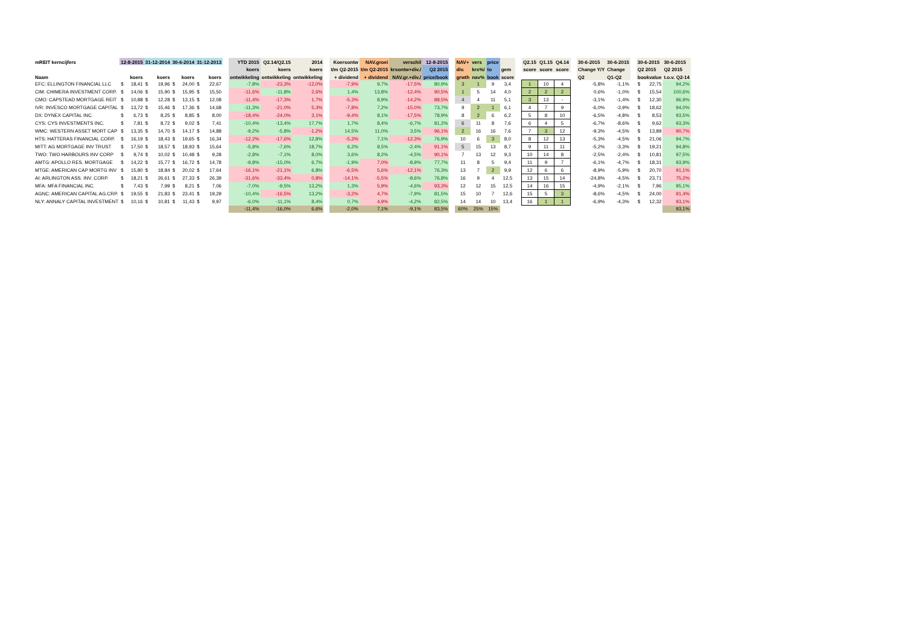| mREIT kerncijfers | 12-8-2015 | | 31-12-2014 | | 30-6-2014 | | 31-12-2013 | | | YTD 2015 | Q2.14/Q2.15 | 2014 | | Koersontw | NAV.groei | verschil | 12-8-2015 | | NAV+ | vers | price | | | Q2.15 | Q1.15 | Q4.14 | | 30-6-2015 | 30-6-2015 | | 30-6-2015 | | 30-6-2015 |
| | | | | | | | | | | koers | koers | koers | | t/m Q2-2015 | t/m Q2-2015 | krsontw+div./ | Q2 2015 | | div. | krs%/ | to | gem | | score | score | score | | Change Y/Y | Change | | Q2 2015 | | Q2 2015 |
| Naam | koers | | koers | | koers | | koers | | | ontwikkeling | ontwikkeling | ontwikkeling | | + dividend | + dividend | NAV.gr.+div./ | price/book | | grwth | nav% | book | score | | | | | | Q2 | Q1-Q2 | | bookvalue | | t.o.v. Q2-14 |
| EFC: ELLINGTON FINANCIAL LLC | $ | 18,41 | $ | 19,96 | $ | 24,00 | $ | 22,67 | | -7,8% | -23,3% | -12,0% | | -7,9% | 9,7% | -17,5% | 80,9% | | 3 | 1 | 9 | 3,4 | | 1 | 10 | 4 | | -5,8% | -1,1% | | $ | 22,75 | 94,2% |
| CIM: CHIMERA INVESTMENT CORP. | $ | 14,06 | $ | 15,90 | $ | 15,95 | $ | 15,50 | | -11,6% | -11,8% | 2,6% | | 1,4% | 13,8% | -12,4% | 90,5% | | 1 | 5 | 14 | 4,0 | | 2 | 2 | 2 | | 0,6% | -1,0% | | $ | 15,54 | 100,6% |
| CMO: CAPSTEAD MORTGAGE REIT | $ | 10,88 | $ | 12,28 | $ | 13,15 | $ | 12,08 | | -11,4% | -17,3% | 1,7% | | -5,3% | 8,9% | -14,2% | 88,5% | | 4 | 4 | 11 | 5,1 | | 3 | 13 | - | | -3,1% | -1,4% | | $ | 12,30 | 96,9% |
| IVR: INVESCO MORTGAGE CAPITAL | $ | 13,72 | $ | 15,46 | $ | 17,36 | $ | 14,68 | | -11,3% | -21,0% | 5,3% | | -7,8% | 7,2% | -15,0% | 73,7% | | 9 | 2 | 1 | 6,1 | | 4 | 7 | 9 | | -6,0% | -3,9% | | $ | 18,62 | 94,0% |
| DX: DYNEX CAPITAL INC. | $ | 6,73 | $ | 8,25 | $ | 8,85 | $ | 8,00 | | -18,4% | -24,0% | 3,1% | | -9,4% | 8,1% | -17,5% | 78,9% | | 8 | 2 | 6 | 6,2 | | 5 | 8 | 10 | | -6,5% | -4,8% | | $ | 8,53 | 93,5% |
| CYS: CYS INVESTMENTS INC. | $ | 7,81 | $ | 8,72 | $ | 9,02 | $ | 7,41 | | -10,4% | -13,4% | 17,7% | | 1,7% | 8,4% | -6,7% | 81,2% | | 6 | 11 | 8 | 7,6 | | 6 | 4 | 5 | | -6,7% | -8,6% | | $ | 9,62 | 93,3% |
| WMC: WESTERN ASSET MORT CAP | $ | 13,35 | $ | 14,70 | $ | 14,17 | $ | 14,88 | | -9,2% | -5,8% | -1,2% | | 14,5% | 11,0% | 3,5% | 96,1% | | 2 | 16 | 16 | 7,6 | | 7 | 3 | 12 | | -9,3% | -4,5% | | $ | 13,89 | 90,7% |
| HTS: HATTERAS FINANCIAL CORP. | $ | 16,19 | $ | 18,43 | $ | 19,65 | $ | 16,34 | | -12,2% | -17,6% | 12,8% | | -5,3% | 7,1% | -12,3% | 76,9% | | 10 | 6 | 3 | 8,0 | | 8 | 12 | 13 | | -5,3% | -4,5% | | $ | 21,06 | 94,7% |
| MITT: AG MORTGAGE INV TRUST | $ | 17,50 | $ | 18,57 | $ | 18,93 | $ | 15,64 | | -5,8% | -7,6% | 18,7% | | 6,2% | 8,5% | -2,4% | 91,1% | | 5 | 15 | 13 | 8,7 | | 9 | 11 | 11 | | -5,2% | -3,3% | | $ | 19,21 | 94,8% |
| TWO: TWO HARBOURS INV CORP | $ | 9,74 | $ | 10,02 | $ | 10,48 | $ | 9,28 | | -2,8% | -7,1% | 8,0% | | 3,6% | 8,2% | -4,5% | 90,1% | | 7 | 13 | 12 | 9,3 | | 10 | 14 | 8 | | -2,5% | -2,4% | | $ | 10,81 | 97,5% |
| AMTG: APOLLO RES. MORTGAGE | $ | 14,22 | $ | 15,77 | $ | 16,72 | $ | 14,78 | | -9,8% | -15,0% | 6,7% | | -1,9% | 7,0% | -8,9% | 77,7% | | 11 | 8 | 5 | 9,4 | | 11 | 9 | 7 | | -6,1% | -4,7% | | $ | 18,31 | 93,9% |
| MTGE: AMERICAN CAP MORTG INV | $ | 15,80 | $ | 18,84 | $ | 20,02 | $ | 17,64 | | -16,1% | -21,1% | 6,8% | | -6,5% | 5,6% | -12,1% | 76,3% | | 13 | 7 | 2 | 9,9 | | 12 | 6 | 6 | | -8,9% | -5,9% | | $ | 20,70 | 91,1% |
| AI: ARLINGTON ASS. INV. CORP. | $ | 18,21 | $ | 26,61 | $ | 27,33 | $ | 26,39 | | -31,6% | -33,4% | 0,8% | | -14,1% | -5,5% | -8,6% | 76,8% | | 16 | 9 | 4 | 12,5 | | 13 | 15 | 14 | | -24,8% | -4,5% | | $ | 23,71 | 75,2% |
| MFA: MFA FINANCIAL INC. | $ | 7,43 | $ | 7,99 | $ | 8,21 | $ | 7,06 | | -7,0% | -9,5% | 13,2% | | 1,3% | 5,9% | -4,6% | 93,3% | | 12 | 12 | 15 | 12,5 | | 14 | 16 | 15 | | -4,9% | -2,1% | | $ | 7,96 | 95,1% |
| AGNC: AMERICAN CAPITAL AG.CRP. | $ | 19,55 | $ | 21,83 | $ | 23,41 | $ | 19,29 | | -10,4% | -16,5% | 13,2% | | -3,2% | 4,7% | -7,9% | 81,5% | | 15 | 10 | 7 | 12,6 | | 15 | 5 | 3 | | -8,6% | -4,5% | | $ | 24,00 | 91,4% |
| NLY: ANNALY CAPITAL INVESTMENT | $ | 10,16 | $ | 10,81 | $ | 11,43 | $ | 9,97 | | -6,0% | -11,1% | 8,4% | | 0,7% | 4,9% | -4,2% | 82,5% | | 14 | 14 | 10 | 13,4 | | 16 | 1 | 1 | | -6,9% | -4,3% | | $ | 12,32 | 93,1% |
| | | | | | | | | | | -11,4% | -16,0% | 6,6% | | -2,0% | 7,1% | -9,1% | 83,5% | | 60% | 25% | 15% | | | | | | | | | | | | 93,1% |